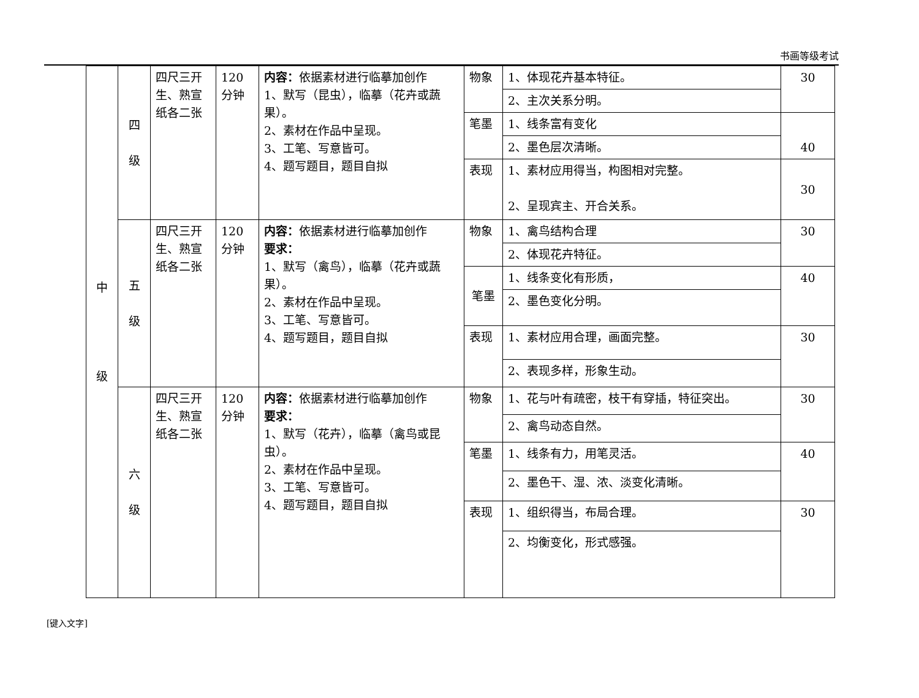书画等级考试
| 中 级 | 四 级 | 四尺三开生、熟宣纸各二张 | 120分钟 | 内容： 依据素材进行临摹加创作 1、默写（昆虫），临摹（花卉或蔬果）。 2、素材在作品中呈现。 3、工笔、写意皆可。 4、题写题目，题目自拟 | 物象 | 1、体现花卉基本特征。 | 30 |
| | | | | | | 2、主次关系分明。 | |
| | | | | | 笔墨 | 1、线条富有变化 | |
| | | | | | | 2、墨色层次清晰。 | 40 |
| | | | | | 表现 | 1、素材应用得当，构图相对完整。 2、呈现宾主、开合关系。 | 30 |
| | 五 级 | 四尺三开生、熟宣纸各二张 | 120分钟 | 内容： 依据素材进行临摹加创作 要求： 1、默写（禽鸟），临摹（花卉或蔬果）。 2、素材在作品中呈现。 3、工笔、写意皆可。 4、题写题目，题目自拟 | 物象 | 1、禽鸟结构合理 | 30 |
| | | | | | | 2、体现花卉特征。 | |
| | | | | | 笔墨 | 1、线条变化有形质， | 40 |
| | | | | | | 2、墨色变化分明。 | |
| | | | | | 表现 | 1、素材应用合理，画面完整。 | 30 |
| | | | | | | 2、表现多样，形象生动。 | |
| | 六 级 | 四尺三开生、熟宣纸各二张 | 120分钟 | 内容： 依据素材进行临摹加创作 要求： 1、默写（花卉），临摹（禽鸟或昆虫）。 2、素材在作品中呈现。 3、工笔、写意皆可。 4、题写题目，题目自拟 | 物象 | 1、花与叶有疏密，枝干有穿插，特征突出。 | 30 |
| | | | | | | 2、禽鸟动态自然。 | |
| | | | | | 笔墨 | 1、线条有力，用笔灵活。 | 40 |
| | | | | | | 2、墨色干、湿、浓、淡变化清晰。 | |
| | | | | | 表现 | 1、组织得当，布局合理。 | 30 |
| | | | | | | 2、均衡变化，形式感强。 | |
[键入文字]